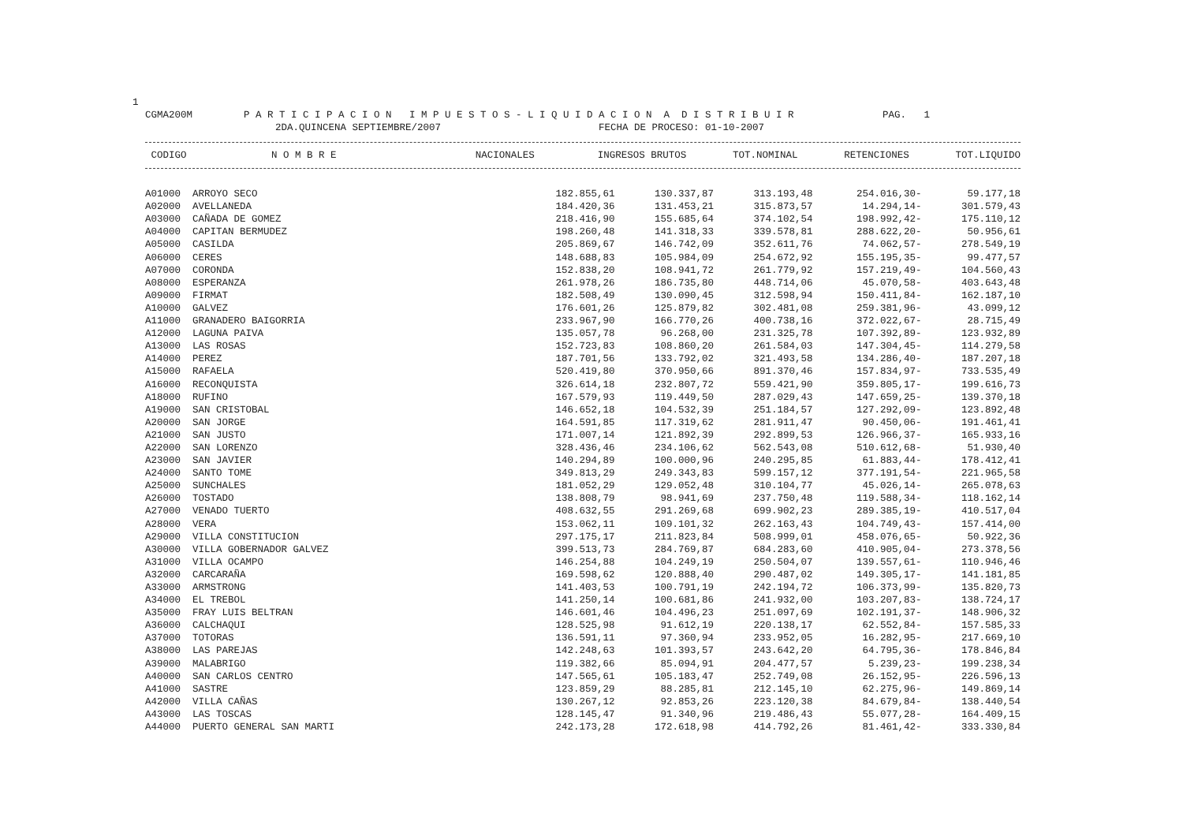1
CGMA200M P A R T I C I P A C I O N I M P U E S T O S - L I Q U I D A C I O N A D I S T R I B U I R PAG. 1
2DA.QUINCENA SEPTIEMBRE/2007 FECHA DE PROCESO: 01-10-2007
| CODIGO | N O M B R E | NACIONALES | INGRESOS BRUTOS | TOT.NOMINAL | RETENCIONES | TOT.LIQUIDO |
| --- | --- | --- | --- | --- | --- | --- |
| A01000 | ARROYO SECO | 182.855,61 | 130.337,87 | 313.193,48 | 254.016,30- | 59.177,18 |
| A02000 | AVELLANEDA | 184.420,36 | 131.453,21 | 315.873,57 | 14.294,14- | 301.579,43 |
| A03000 | CAÑADA DE GOMEZ | 218.416,90 | 155.685,64 | 374.102,54 | 198.992,42- | 175.110,12 |
| A04000 | CAPITAN BERMUDEZ | 198.260,48 | 141.318,33 | 339.578,81 | 288.622,20- | 50.956,61 |
| A05000 | CASILDA | 205.869,67 | 146.742,09 | 352.611,76 | 74.062,57- | 278.549,19 |
| A06000 | CERES | 148.688,83 | 105.984,09 | 254.672,92 | 155.195,35- | 99.477,57 |
| A07000 | CORONDA | 152.838,20 | 108.941,72 | 261.779,92 | 157.219,49- | 104.560,43 |
| A08000 | ESPERANZA | 261.978,26 | 186.735,80 | 448.714,06 | 45.070,58- | 403.643,48 |
| A09000 | FIRMAT | 182.508,49 | 130.090,45 | 312.598,94 | 150.411,84- | 162.187,10 |
| A10000 | GALVEZ | 176.601,26 | 125.879,82 | 302.481,08 | 259.381,96- | 43.099,12 |
| A11000 | GRANADERO BAIGORRIA | 233.967,90 | 166.770,26 | 400.738,16 | 372.022,67- | 28.715,49 |
| A12000 | LAGUNA PAIVA | 135.057,78 | 96.268,00 | 231.325,78 | 107.392,89- | 123.932,89 |
| A13000 | LAS ROSAS | 152.723,83 | 108.860,20 | 261.584,03 | 147.304,45- | 114.279,58 |
| A14000 | PEREZ | 187.701,56 | 133.792,02 | 321.493,58 | 134.286,40- | 187.207,18 |
| A15000 | RAFAELA | 520.419,80 | 370.950,66 | 891.370,46 | 157.834,97- | 733.535,49 |
| A16000 | RECONQUISTA | 326.614,18 | 232.807,72 | 559.421,90 | 359.805,17- | 199.616,73 |
| A18000 | RUFINO | 167.579,93 | 119.449,50 | 287.029,43 | 147.659,25- | 139.370,18 |
| A19000 | SAN CRISTOBAL | 146.652,18 | 104.532,39 | 251.184,57 | 127.292,09- | 123.892,48 |
| A20000 | SAN JORGE | 164.591,85 | 117.319,62 | 281.911,47 | 90.450,06- | 191.461,41 |
| A21000 | SAN JUSTO | 171.007,14 | 121.892,39 | 292.899,53 | 126.966,37- | 165.933,16 |
| A22000 | SAN LORENZO | 328.436,46 | 234.106,62 | 562.543,08 | 510.612,68- | 51.930,40 |
| A23000 | SAN JAVIER | 140.294,89 | 100.000,96 | 240.295,85 | 61.883,44- | 178.412,41 |
| A24000 | SANTO TOME | 349.813,29 | 249.343,83 | 599.157,12 | 377.191,54- | 221.965,58 |
| A25000 | SUNCHALES | 181.052,29 | 129.052,48 | 310.104,77 | 45.026,14- | 265.078,63 |
| A26000 | TOSTADO | 138.808,79 | 98.941,69 | 237.750,48 | 119.588,34- | 118.162,14 |
| A27000 | VENADO TUERTO | 408.632,55 | 291.269,68 | 699.902,23 | 289.385,19- | 410.517,04 |
| A28000 | VERA | 153.062,11 | 109.101,32 | 262.163,43 | 104.749,43- | 157.414,00 |
| A29000 | VILLA CONSTITUCION | 297.175,17 | 211.823,84 | 508.999,01 | 458.076,65- | 50.922,36 |
| A30000 | VILLA GOBERNADOR GALVEZ | 399.513,73 | 284.769,87 | 684.283,60 | 410.905,04- | 273.378,56 |
| A31000 | VILLA OCAMPO | 146.254,88 | 104.249,19 | 250.504,07 | 139.557,61- | 110.946,46 |
| A32000 | CARCARAÑA | 169.598,62 | 120.888,40 | 290.487,02 | 149.305,17- | 141.181,85 |
| A33000 | ARMSTRONG | 141.403,53 | 100.791,19 | 242.194,72 | 106.373,99- | 135.820,73 |
| A34000 | EL TREBOL | 141.250,14 | 100.681,86 | 241.932,00 | 103.207,83- | 138.724,17 |
| A35000 | FRAY LUIS BELTRAN | 146.601,46 | 104.496,23 | 251.097,69 | 102.191,37- | 148.906,32 |
| A36000 | CALCHAQUI | 128.525,98 | 91.612,19 | 220.138,17 | 62.552,84- | 157.585,33 |
| A37000 | TOTORAS | 136.591,11 | 97.360,94 | 233.952,05 | 16.282,95- | 217.669,10 |
| A38000 | LAS PAREJAS | 142.248,63 | 101.393,57 | 243.642,20 | 64.795,36- | 178.846,84 |
| A39000 | MALABRIGO | 119.382,66 | 85.094,91 | 204.477,57 | 5.239,23- | 199.238,34 |
| A40000 | SAN CARLOS CENTRO | 147.565,61 | 105.183,47 | 252.749,08 | 26.152,95- | 226.596,13 |
| A41000 | SASTRE | 123.859,29 | 88.285,81 | 212.145,10 | 62.275,96- | 149.869,14 |
| A42000 | VILLA CAÑAS | 130.267,12 | 92.853,26 | 223.120,38 | 84.679,84- | 138.440,54 |
| A43000 | LAS TOSCAS | 128.145,47 | 91.340,96 | 219.486,43 | 55.077,28- | 164.409,15 |
| A44000 | PUERTO GENERAL SAN MARTI | 242.173,28 | 172.618,98 | 414.792,26 | 81.461,42- | 333.330,84 |